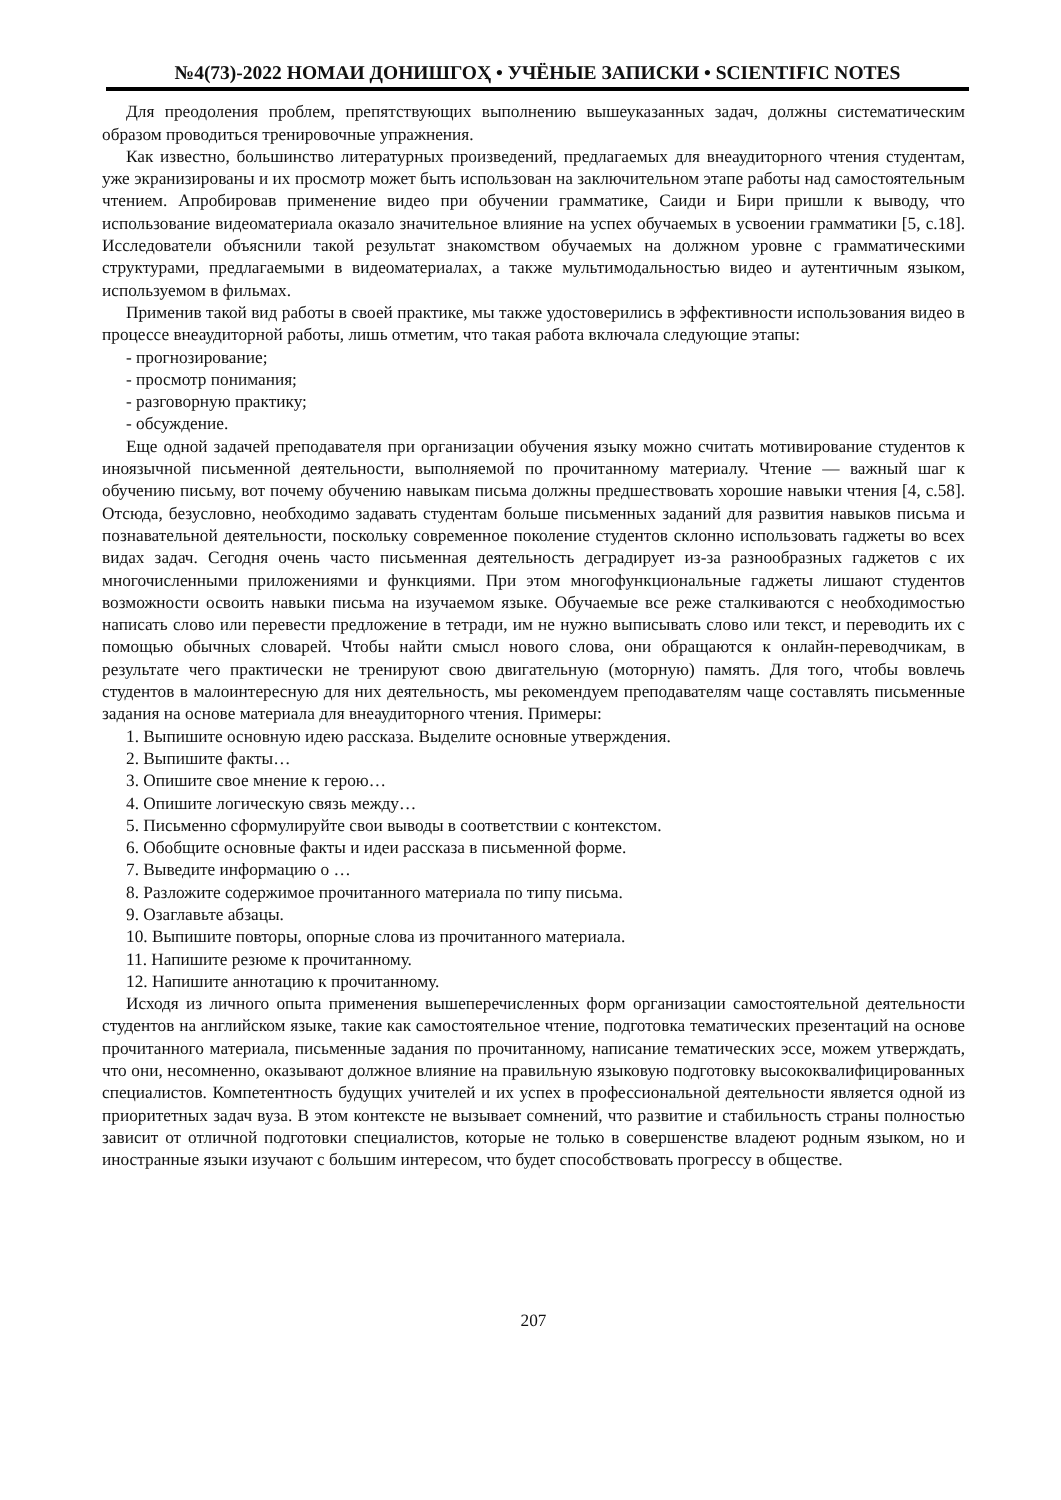№4(73)-2022 НОМАИ ДОНИШГОҲ • УЧЁНЫЕ ЗАПИСКИ • SCIENTIFIC NOTES
Для преодоления проблем, препятствующих выполнению вышеуказанных задач, должны систематическим образом проводиться тренировочные упражнения.
Как известно, большинство литературных произведений, предлагаемых для внеаудиторного чтения студентам, уже экранизированы и их просмотр может быть использован на заключительном этапе работы над самостоятельным чтением. Апробировав применение видео при обучении грамматике, Саиди и Бири пришли к выводу, что использование видеоматериала оказало значительное влияние на успех обучаемых в усвоении грамматики [5, с.18]. Исследователи объяснили такой результат знакомством обучаемых на должном уровне с грамматическими структурами, предлагаемыми в видеоматериалах, а также мультимодальностью видео и аутентичным языком, используемом в фильмах.
Применив такой вид работы в своей практике, мы также удостоверились в эффективности использования видео в процессе внеаудиторной работы, лишь отметим, что такая работа включала следующие этапы:
- прогнозирование;
- просмотр понимания;
- разговорную практику;
- обсуждение.
Еще одной задачей преподавателя при организации обучения языку можно считать мотивирование студентов к иноязычной письменной деятельности, выполняемой по прочитанному материалу. Чтение — важный шаг к обучению письму, вот почему обучению навыкам письма должны предшествовать хорошие навыки чтения [4, с.58]. Отсюда, безусловно, необходимо задавать студентам больше письменных заданий для развития навыков письма и познавательной деятельности, поскольку современное поколение студентов склонно использовать гаджеты во всех видах задач. Сегодня очень часто письменная деятельность деградирует из-за разнообразных гаджетов с их многочисленными приложениями и функциями. При этом многофункциональные гаджеты лишают студентов возможности освоить навыки письма на изучаемом языке. Обучаемые все реже сталкиваются с необходимостью написать слово или перевести предложение в тетради, им не нужно выписывать слово или текст, и переводить их с помощью обычных словарей. Чтобы найти смысл нового слова, они обращаются к онлайн-переводчикам, в результате чего практически не тренируют свою двигательную (моторную) память. Для того, чтобы вовлечь студентов в малоинтересную для них деятельность, мы рекомендуем преподавателям чаще составлять письменные задания на основе материала для внеаудиторного чтения. Примеры:
1. Выпишите основную идею рассказа. Выделите основные утверждения.
2. Выпишите факты…
3. Опишите свое мнение к герою…
4. Опишите логическую связь между…
5. Письменно сформулируйте свои выводы в соответствии с контекстом.
6. Обобщите основные факты и идеи рассказа в письменной форме.
7. Выведите информацию о …
8. Разложите содержимое прочитанного материала по типу письма.
9. Озаглавьте абзацы.
10. Выпишите повторы, опорные слова из прочитанного материала.
11. Напишите резюме к прочитанному.
12. Напишите аннотацию к прочитанному.
Исходя из личного опыта применения вышеперечисленных форм организации самостоятельной деятельности студентов на английском языке, такие как самостоятельное чтение, подготовка тематических презентаций на основе прочитанного материала, письменные задания по прочитанному, написание тематических эссе, можем утверждать, что они, несомненно, оказывают должное влияние на правильную языковую подготовку высококвалифицированных специалистов. Компетентность будущих учителей и их успех в профессиональной деятельности является одной из приоритетных задач вуза. В этом контексте не вызывает сомнений, что развитие и стабильность страны полностью зависит от отличной подготовки специалистов, которые не только в совершенстве владеют родным языком, но и иностранные языки изучают с большим интересом, что будет способствовать прогрессу в обществе.
207